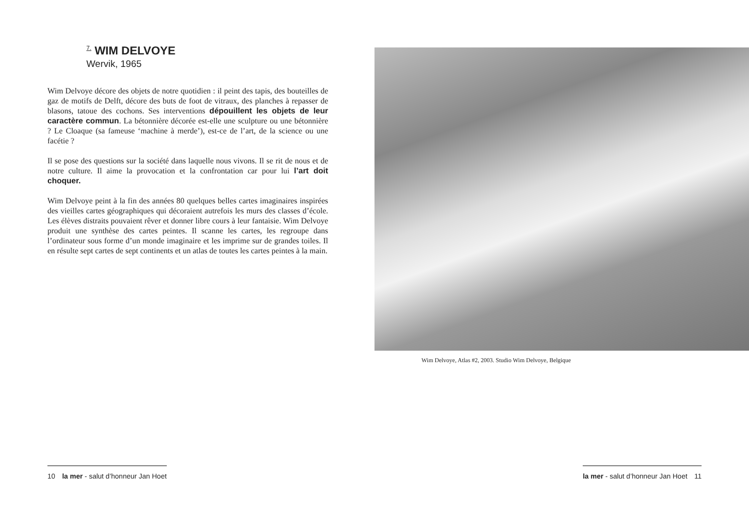<sup>7.</sup> WIM DELVOYE
Wervik, 1965
Wim Delvoye décore des objets de notre quotidien : il peint des tapis, des bouteilles de gaz de motifs de Delft, décore des buts de foot de vitraux, des planches à repasser de blasons, tatoue des cochons. Ses interventions dépouillent les objets de leur caractère commun. La bétonnière décorée est-elle une sculpture ou une bétonnière ? Le Cloaque (sa fameuse ‘machine à merde’), est-ce de l’art, de la science ou une facétie ?
Il se pose des questions sur la société dans laquelle nous vivons. Il se rit de nous et de notre culture. Il aime la provocation et la confrontation car pour lui l’art doit choquer.
Wim Delvoye peint à la fin des années 80 quelques belles cartes imaginaires inspirées des vieilles cartes géographiques qui décoraient autrefois les murs des classes d’école. Les élèves distraits pouvaient rêver et donner libre cours à leur fantaisie. Wim Delvoye produit une synthèse des cartes peintes. Il scanne les cartes, les regroupe dans l’ordinateur sous forme d’un monde imaginaire et les imprime sur de grandes toiles. Il en résulte sept cartes de sept continents et un atlas de toutes les cartes peintes à la main.
10 la mer - salut d’honneur Jan Hoet
Wim Delvoye, Atlas #2, 2003. Studio Wim Delvoye, Belgique
la mer - salut d’honneur Jan Hoet 11